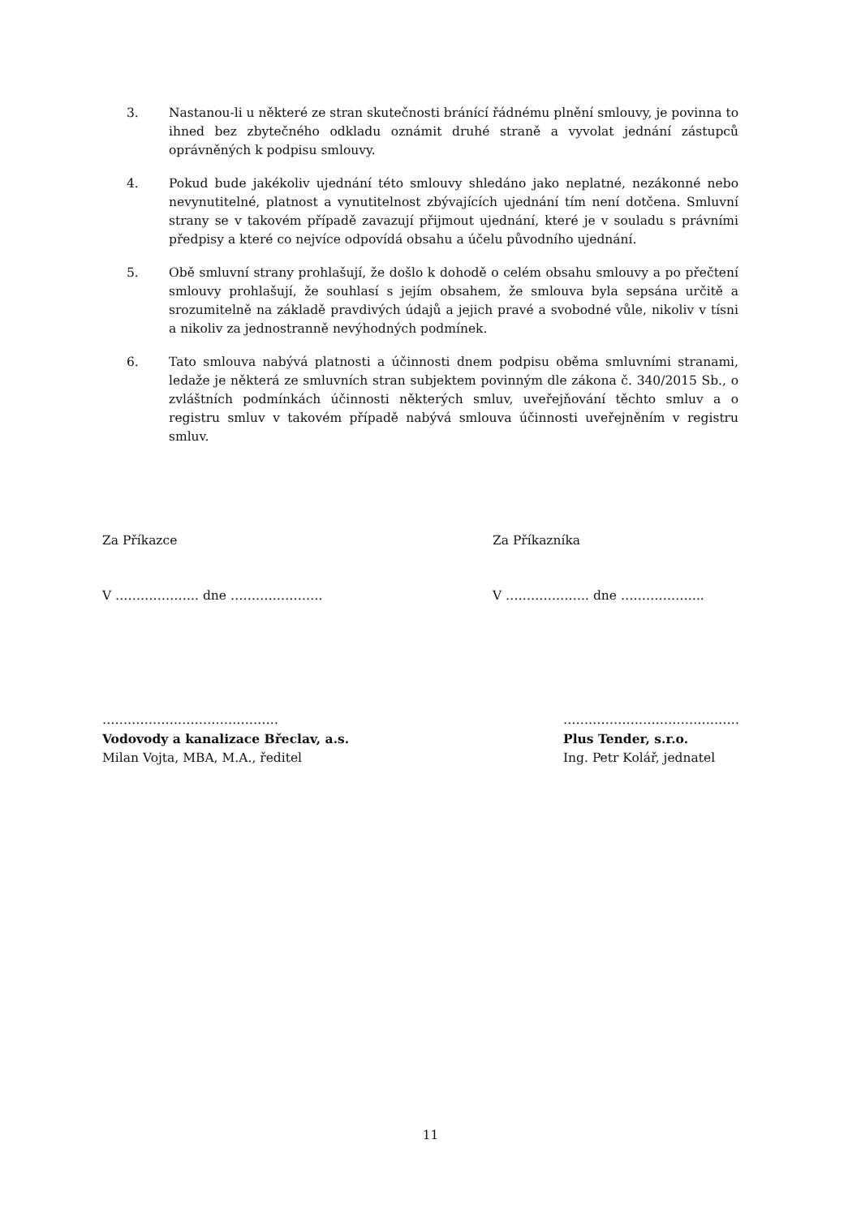3. Nastanou-li u některé ze stran skutečnosti bránící řádnému plnění smlouvy, je povinna to ihned bez zbytečného odkladu oznámit druhé straně a vyvolat jednání zástupců oprávněných k podpisu smlouvy.
4. Pokud bude jakékoliv ujednání této smlouvy shledáno jako neplatné, nezákonné nebo nevynutitelné, platnost a vynutitelnost zbývajících ujednání tím není dotčena. Smluvní strany se v takovém případě zavazují přijmout ujednání, které je v souladu s právními předpisy a které co nejvíce odpovídá obsahu a účelu původního ujednání.
5. Obě smluvní strany prohlašují, že došlo k dohodě o celém obsahu smlouvy a po přečtení smlouvy prohlašují, že souhlasí s jejím obsahem, že smlouva byla sepsána určitě a srozumitelně na základě pravdivých údajů a jejich pravé a svobodné vůle, nikoliv v tísni a nikoliv za jednostranně nevýhodných podmínek.
6. Tato smlouva nabývá platnosti a účinnosti dnem podpisu oběma smluvními stranami, ledaže je některá ze smluvních stran subjektem povinným dle zákona č. 340/2015 Sb., o zvláštních podmínkách účinnosti některých smluv, uveřejňování těchto smluv a o registru smluv v takovém případě nabývá smlouva účinnosti uveřejněním v registru smluv.
Za Příkazce Za Příkazníka
V ……………….. dne …………………. V ……………….. dne ………………..
……………………………………
Vodovody a kanalizace Břeclav, a.s.
Milan Vojta, MBA, M.A., ředitel
……………………………………
Plus Tender, s.r.o.
Ing. Petr Kolář, jednatel
11